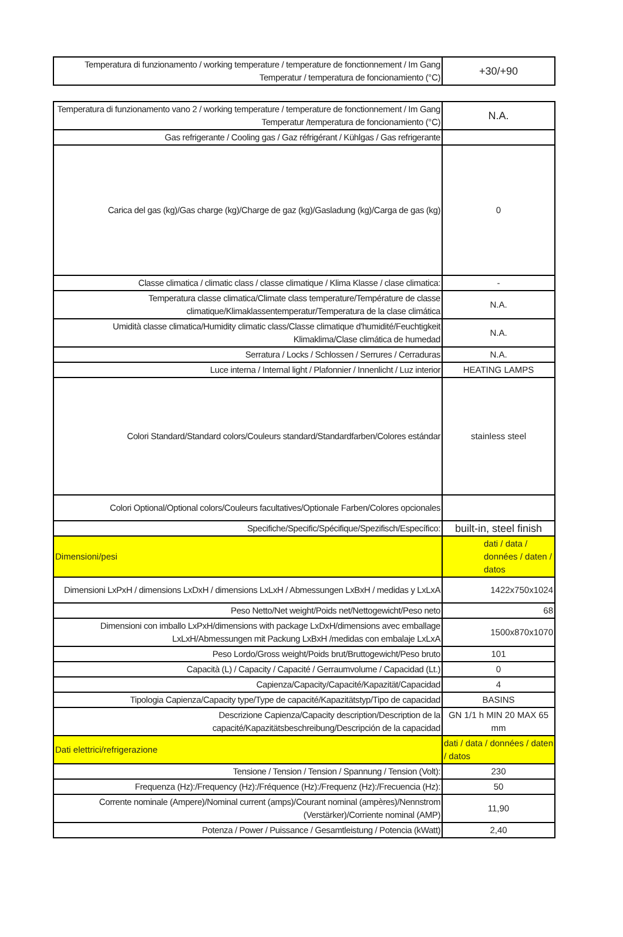| Temperatura di funzionamento / working temperature / temperature de fonctionnement / Im Gang Temperatur / temperatura de foncionamiento (°C) | +30/+90 |
| Temperatura di funzionamento vano 2 / working temperature / temperature de fonctionnement / Im Gang Temperatur /temperatura de foncionamiento (°C) | N.A. |
| Gas refrigerante / Cooling gas / Gaz réfrigérant / Kühlgas / Gas refrigerante | |
| Carica del gas (kg)/Gas charge (kg)/Charge de gaz (kg)/Gasladung (kg)/Carga de gas (kg) | 0 |
| Classe climatica / climatic class / classe climatique / Klima Klasse / clase climatica: | - |
| Temperatura classe climatica/Climate class temperature/Température de classe climatique/Klimaklassentemperatur/Temperatura de la clase climática | N.A. |
| Umidità classe climatica/Humidity climatic class/Classe climatique d'humidité/Feuchtigkeit Klimaklima/Clase climática de humedad | N.A. |
| Serratura / Locks / Schlossen / Serrures / Cerraduras | N.A. |
| Luce interna / Internal light / Plafonnier / Innenlicht / Luz interior | HEATING LAMPS |
| Colori Standard/Standard colors/Couleurs standard/Standardfarben/Colores estándar | stainless steel |
| Colori Optional/Optional colors/Couleurs facultatives/Optionale Farben/Colores opcionales | |
| Specifiche/Specific/Spécifique/Spezifisch/Específico: | built-in, steel finish |
| Dimensioni/pesi | dati / data / données / daten / datos |
| Dimensioni LxPxH / dimensions LxDxH / dimensions LxLxH / Abmessungen LxBxH / medidas y LxLxA | 1422x750x1024 |
| Peso Netto/Net weight/Poids net/Nettogewicht/Peso neto | 68 |
| Dimensioni con imballo LxPxH/dimensions with package LxDxH/dimensions avec emballage LxLxH/Abmessungen mit Packung LxBxH /medidas con embalaje LxLxA | 1500x870x1070 |
| Peso Lordo/Gross weight/Poids brut/Bruttogewicht/Peso bruto | 101 |
| Capacità (L) / Capacity / Capacité / Gerraumvolume / Capacidad (Lt.) | 0 |
| Capienza/Capacity/Capacité/Kapazität/Capacidad | 4 |
| Tipologia Capienza/Capacity type/Type de capacité/Kapazitätstyp/Tipo de capacidad | BASINS |
| Descrizione Capienza/Capacity description/Description de la capacité/Kapazitätsbeschreibung/Descripción de la capacidad | GN 1/1 h MIN 20 MAX 65 mm |
| Dati elettrici/refrigerazione | dati / data / données / daten / datos |
| Tensione / Tension / Tension / Spannung / Tension (Volt): | 230 |
| Frequenza (Hz):/Frequency (Hz):/Fréquence (Hz):/Frequenz (Hz):/Frecuencia (Hz): | 50 |
| Corrente nominale (Ampere)/Nominal current (amps)/Courant nominal (ampères)/Nennstrom (Verstärker)/Corriente nominal (AMP) | 11,90 |
| Potenza / Power / Puissance / Gesamtleistung / Potencia (kWatt) | 2,40 |